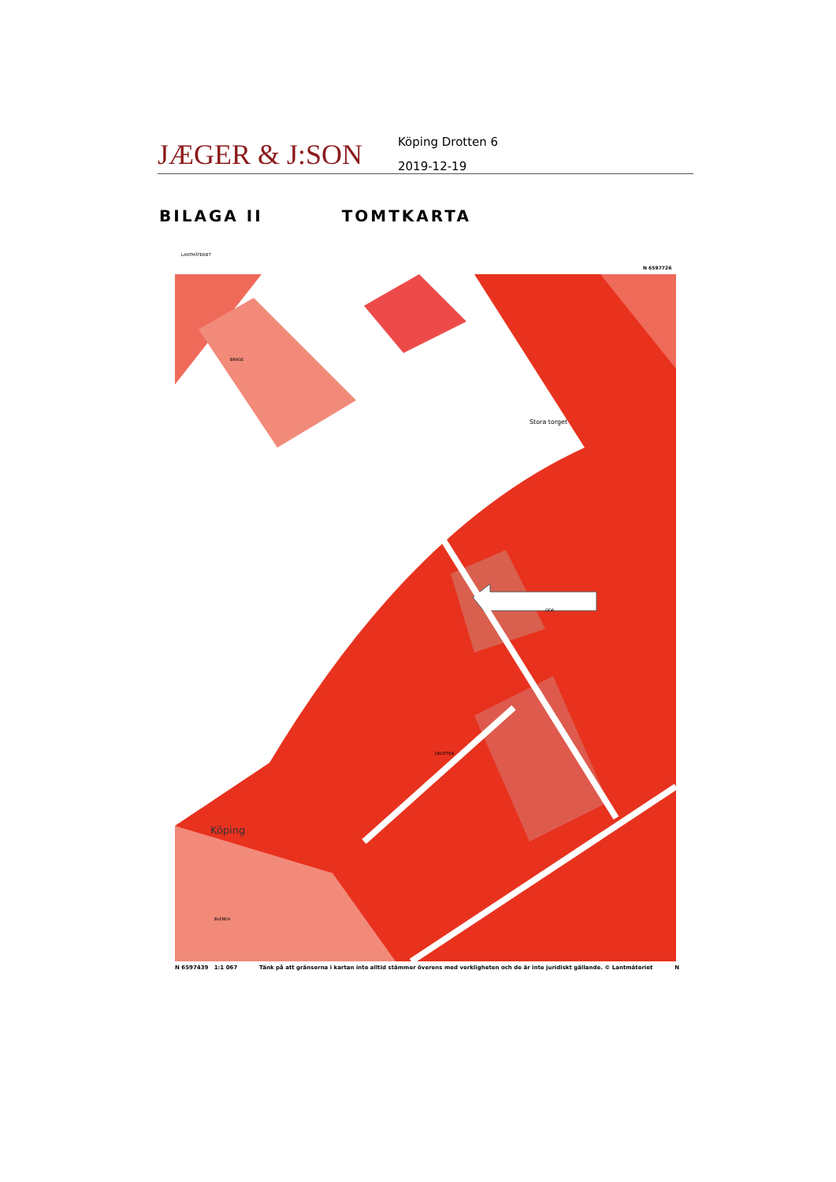JÆGER & J:SON
Köping Drotten 6
2019-12-19
BILAGA II TOMTKARTA
LANTMÄTERIET
N 6597726
Stora torget
DROTTEN
Köping
ODA
BLENDA
BRAGE
N 6597439 1:1 067 Tänk på att gränserna i kartan inte alltid stämmer överens med verkligheten och de är inte juridiskt gällande. © Lantmäteriet N